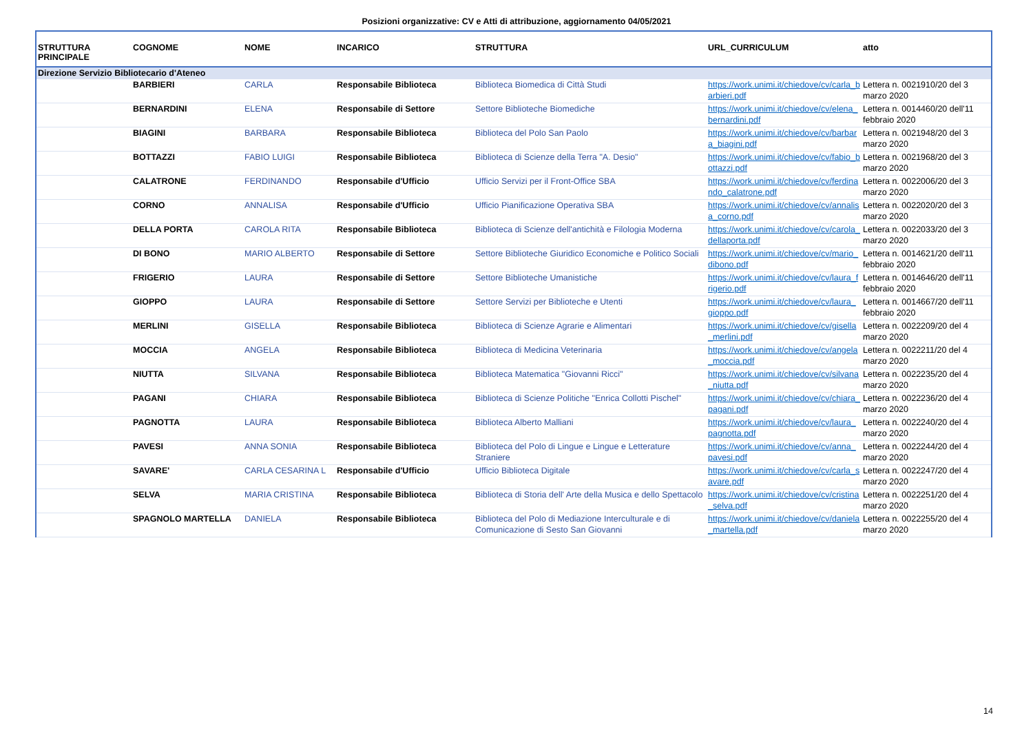Posizioni organizzative: CV e Atti di attribuzione, aggiornamento 04/05/2021
| STRUTTURA PRINCIPALE | COGNOME | NOME | INCARICO | STRUTTURA | URL_CURRICULUM | atto |
| --- | --- | --- | --- | --- | --- | --- |
| Direzione Servizio Bibliotecario d'Ateneo | | | | | | |
| | BARBIERI | CARLA | Responsabile Biblioteca | Biblioteca Biomedica di Città Studi | https://work.unimi.it/chiedove/cv/carla_barbieri.pdf | Lettera n. 0021910/20 del 3 marzo 2020 |
| | BERNARDINI | ELENA | Responsabile di Settore | Settore Biblioteche Biomediche | https://work.unimi.it/chiedove/cv/elena_bernardini.pdf | Lettera n. 0014460/20 dell'11 febbraio 2020 |
| | BIAGINI | BARBARA | Responsabile Biblioteca | Biblioteca del Polo San Paolo | https://work.unimi.it/chiedove/cv/barbara_biagini.pdf | Lettera n. 0021948/20 del 3 marzo 2020 |
| | BOTTAZZI | FABIO LUIGI | Responsabile Biblioteca | Biblioteca di Scienze della Terra "A. Desio" | https://work.unimi.it/chiedove/cv/fabio_bottazzi.pdf | Lettera n. 0021968/20 del 3 marzo 2020 |
| | CALATRONE | FERDINANDO | Responsabile d'Ufficio | Ufficio Servizi per il Front-Office SBA | https://work.unimi.it/chiedove/cv/ferdinando_calatrone.pdf | Lettera n. 0022006/20 del 3 marzo 2020 |
| | CORNO | ANNALISA | Responsabile d'Ufficio | Ufficio Pianificazione Operativa SBA | https://work.unimi.it/chiedove/cv/annalisa_corno.pdf | Lettera n. 0022020/20 del 3 marzo 2020 |
| | DELLA PORTA | CAROLA RITA | Responsabile Biblioteca | Biblioteca di Scienze dell'antichità e Filologia Moderna | https://work.unimi.it/chiedove/cv/carola_dellaporta.pdf | Lettera n. 0022033/20 del 3 marzo 2020 |
| | DI BONO | MARIO ALBERTO | Responsabile di Settore | Settore Biblioteche Giuridico Economiche e Politico Sociali | https://work.unimi.it/chiedove/cv/mario_dibono.pdf | Lettera n. 0014621/20 dell'11 febbraio 2020 |
| | FRIGERIO | LAURA | Responsabile di Settore | Settore Biblioteche Umanistiche | https://work.unimi.it/chiedove/cv/laura_frigerio.pdf | Lettera n. 0014646/20 dell'11 febbraio 2020 |
| | GIOPPO | LAURA | Responsabile di Settore | Settore Servizi per Biblioteche e Utenti | https://work.unimi.it/chiedove/cv/laura_gioppo.pdf | Lettera n. 0014667/20 dell'11 febbraio 2020 |
| | MERLINI | GISELLA | Responsabile Biblioteca | Biblioteca di Scienze Agrarie e Alimentari | https://work.unimi.it/chiedove/cv/gisella_merlini.pdf | Lettera n. 0022209/20 del 4 marzo 2020 |
| | MOCCIA | ANGELA | Responsabile Biblioteca | Biblioteca di Medicina Veterinaria | https://work.unimi.it/chiedove/cv/angela_moccia.pdf | Lettera n. 0022211/20 del 4 marzo 2020 |
| | NIUTTA | SILVANA | Responsabile Biblioteca | Biblioteca Matematica "Giovanni Ricci" | https://work.unimi.it/chiedove/cv/silvana_niutta.pdf | Lettera n. 0022235/20 del 4 marzo 2020 |
| | PAGANI | CHIARA | Responsabile Biblioteca | Biblioteca di Scienze Politiche "Enrica Collotti Pischel" | https://work.unimi.it/chiedove/cv/chiara_pagani.pdf | Lettera n. 0022236/20 del 4 marzo 2020 |
| | PAGNOTTA | LAURA | Responsabile Biblioteca | Biblioteca Alberto Malliani | https://work.unimi.it/chiedove/cv/laura_pagnotta.pdf | Lettera n. 0022240/20 del 4 marzo 2020 |
| | PAVESI | ANNA SONIA | Responsabile Biblioteca | Biblioteca del Polo di Lingue e Lingue e Letterature Straniere | https://work.unimi.it/chiedove/cv/anna_pavesi.pdf | Lettera n. 0022244/20 del 4 marzo 2020 |
| | SAVARE' | CARLA CESARINA L | Responsabile d'Ufficio | Ufficio Biblioteca Digitale | https://work.unimi.it/chiedove/cv/carla_savare.pdf | Lettera n. 0022247/20 del 4 marzo 2020 |
| | SELVA | MARIA CRISTINA | Responsabile Biblioteca | Biblioteca di Storia dell' Arte della Musica e dello Spettacolo | https://work.unimi.it/chiedove/cv/cristina_selva.pdf | Lettera n. 0022251/20 del 4 marzo 2020 |
| | SPAGNOLO MARTELLA | DANIELA | Responsabile Biblioteca | Biblioteca del Polo di Mediazione Interculturale e di Comunicazione di Sesto San Giovanni | https://work.unimi.it/chiedove/cv/daniela_martella.pdf | Lettera n. 0022255/20 del 4 marzo 2020 |
14